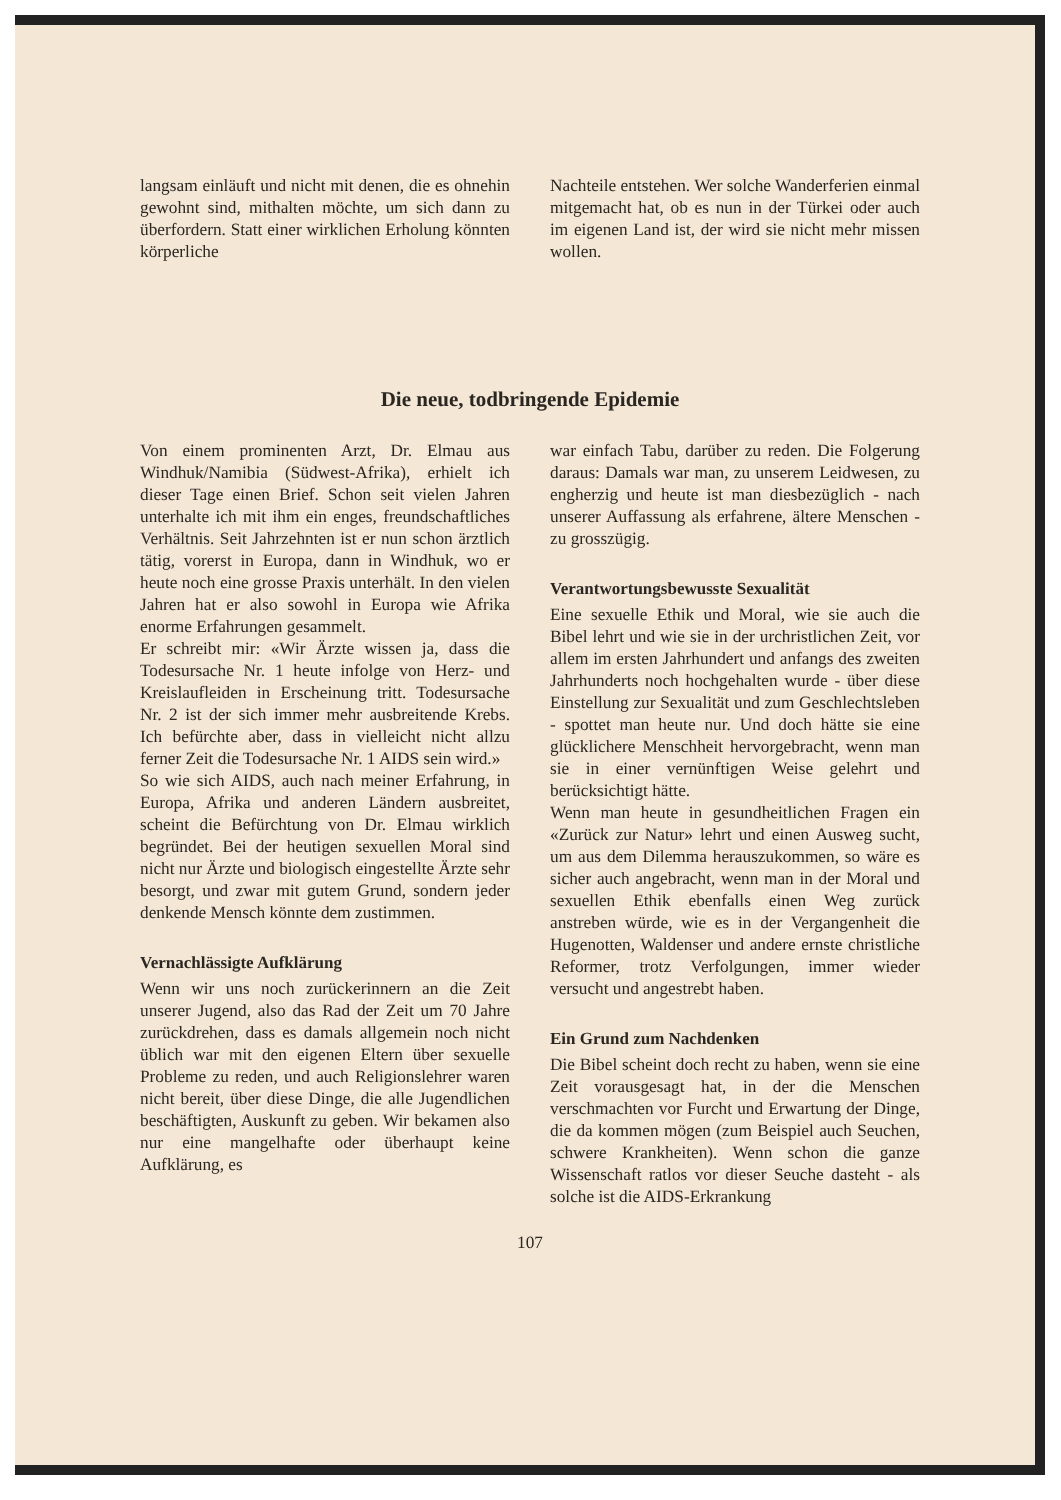langsam einläuft und nicht mit denen, die es ohnehin gewohnt sind, mithalten möchte, um sich dann zu überfordern. Statt einer wirklichen Erholung könnten körperliche
Nachteile entstehen. Wer solche Wanderferien einmal mitgemacht hat, ob es nun in der Türkei oder auch im eigenen Land ist, der wird sie nicht mehr missen wollen.
Die neue, todbringende Epidemie
Von einem prominenten Arzt, Dr. Elmau aus Windhuk/Namibia (Südwest-Afrika), erhielt ich dieser Tage einen Brief. Schon seit vielen Jahren unterhalte ich mit ihm ein enges, freundschaftliches Verhältnis. Seit Jahrzehnten ist er nun schon ärztlich tätig, vorerst in Europa, dann in Windhuk, wo er heute noch eine grosse Praxis unterhält. In den vielen Jahren hat er also sowohl in Europa wie Afrika enorme Erfahrungen gesammelt.
Er schreibt mir: «Wir Ärzte wissen ja, dass die Todesursache Nr. 1 heute infolge von Herz- und Kreislaufleiden in Erscheinung tritt. Todesursache Nr. 2 ist der sich immer mehr ausbreitende Krebs. Ich befürchte aber, dass in vielleicht nicht allzu ferner Zeit die Todesursache Nr. 1 AIDS sein wird.»
So wie sich AIDS, auch nach meiner Erfahrung, in Europa, Afrika und anderen Ländern ausbreitet, scheint die Befürchtung von Dr. Elmau wirklich begründet. Bei der heutigen sexuellen Moral sind nicht nur Ärzte und biologisch eingestellte Ärzte sehr besorgt, und zwar mit gutem Grund, sondern jeder denkende Mensch könnte dem zustimmen.
Vernachlässigte Aufklärung
Wenn wir uns noch zurückerinnern an die Zeit unserer Jugend, also das Rad der Zeit um 70 Jahre zurückdrehen, dass es damals allgemein noch nicht üblich war mit den eigenen Eltern über sexuelle Probleme zu reden, und auch Religionslehrer waren nicht bereit, über diese Dinge, die alle Jugendlichen beschäftigten, Auskunft zu geben. Wir bekamen also nur eine mangelhafte oder überhaupt keine Aufklärung, es
war einfach Tabu, darüber zu reden. Die Folgerung daraus: Damals war man, zu unserem Leidwesen, zu engherzig und heute ist man diesbezüglich - nach unserer Auffassung als erfahrene, ältere Menschen - zu grosszügig.
Verantwortungsbewusste Sexualität
Eine sexuelle Ethik und Moral, wie sie auch die Bibel lehrt und wie sie in der urchristlichen Zeit, vor allem im ersten Jahrhundert und anfangs des zweiten Jahrhunderts noch hochgehalten wurde - über diese Einstellung zur Sexualität und zum Geschlechtsleben - spottet man heute nur. Und doch hätte sie eine glücklichere Menschheit hervorgebracht, wenn man sie in einer vernünftigen Weise gelehrt und berücksichtigt hätte.
Wenn man heute in gesundheitlichen Fragen ein «Zurück zur Natur» lehrt und einen Ausweg sucht, um aus dem Dilemma herauszukommen, so wäre es sicher auch angebracht, wenn man in der Moral und sexuellen Ethik ebenfalls einen Weg zurück anstreben würde, wie es in der Vergangenheit die Hugenotten, Waldenser und andere ernste christliche Reformer, trotz Verfolgungen, immer wieder versucht und angestrebt haben.
Ein Grund zum Nachdenken
Die Bibel scheint doch recht zu haben, wenn sie eine Zeit vorausgesagt hat, in der die Menschen verschmachten vor Furcht und Erwartung der Dinge, die da kommen mögen (zum Beispiel auch Seuchen, schwere Krankheiten). Wenn schon die ganze Wissenschaft ratlos vor dieser Seuche dasteht - als solche ist die AIDS-Erkrankung
107